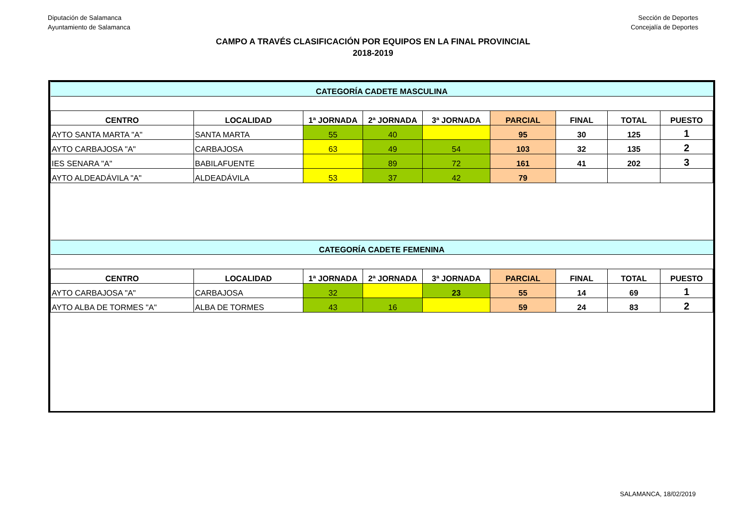Diputación de Salamanca
Ayuntamiento de Salamanca
Sección de Deportes
Concejalía de Deportes
CAMPO A TRAVÉS CLASIFICACIÓN POR EQUIPOS EN LA FINAL PROVINCIAL
2018-2019
| CATEGORÍA CADETE MASCULINA | | | | | | | | |
| CENTRO | LOCALIDAD | 1ª JORNADA | 2ª JORNADA | 3ª JORNADA | PARCIAL | FINAL | TOTAL | PUESTO |
| AYTO SANTA MARTA "A" | SANTA MARTA | 55 | 40 | | 95 | 30 | 125 | 1 |
| AYTO CARBAJOSA "A" | CARBAJOSA | 63 | 49 | 54 | 103 | 32 | 135 | 2 |
| IES SENARA "A" | BABILAFUENTE | | 89 | 72 | 161 | 41 | 202 | 3 |
| AYTO ALDEADÁVILA "A" | ALDEADÁVILA | 53 | 37 | 42 | 79 | | | |
| CATEGORÍA CADETE FEMENINA | | | | | | | | |
| CENTRO | LOCALIDAD | 1ª JORNADA | 2ª JORNADA | 3ª JORNADA | PARCIAL | FINAL | TOTAL | PUESTO |
| AYTO CARBAJOSA "A" | CARBAJOSA | 32 | | 23 | 55 | 14 | 69 | 1 |
| AYTO ALBA DE TORMES "A" | ALBA DE TORMES | 43 | 16 | | 59 | 24 | 83 | 2 |
SALAMANCA, 18/02/2019